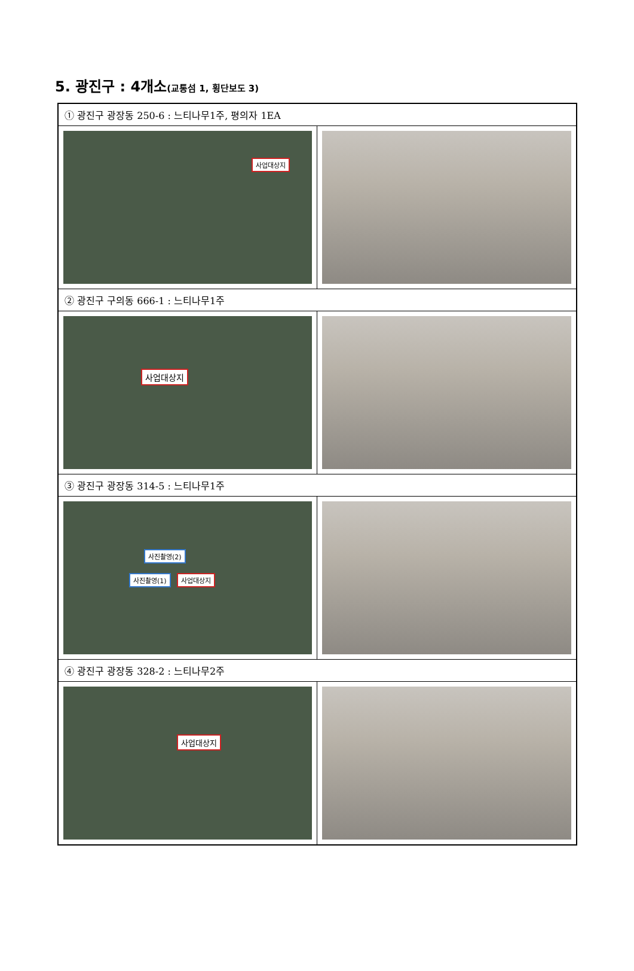5. 광진구 : 4개소(교통섬 1, 횡단보도 3)
| ① 광진구 광장동 250-6 : 느티나무1주, 평의자 1EA | |
| 사업대상지 | |
| ② 광진구 구의동 666-1 : 느티나무1주 | |
| 사업대상지 | |
| ③ 광진구 광장동 314-5 : 느티나무1주 | |
| 사진촬영(2) 사진촬영(1) 사업대상지 | |
| ④ 광진구 광장동 328-2 : 느티나무2주 | |
| 사업대상지 | |